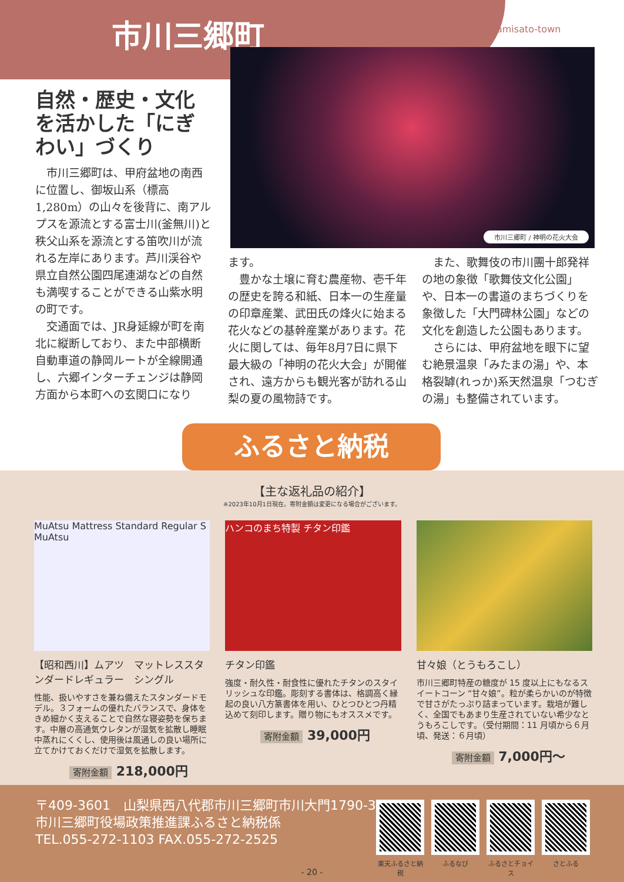市川三郷町
Ichikawamisato-town
市川三郷町 / 神明の花火大会
自然・歴史・文化を活かした「にぎわい」づくり
市川三郷町は、甲府盆地の南西に位置し、御坂山系（標高1,280m）の山々を後背に、南アルプスを源流とする富士川(釜無川)と秩父山系を源流とする笛吹川が流れる左岸にあります。芦川渓谷や県立自然公園四尾連湖などの自然も満喫することができる山紫水明の町です。
交通面では、JR身延線が町を南北に縦断しており、また中部横断自動車道の静岡ルートが全線開通し、六郷インターチェンジは静岡方面から本町への玄関口になり
ます。
豊かな土壌に育む農産物、壱千年の歴史を誇る和紙、日本一の生産量の印章産業、武田氏の烽火に始まる花火などの基幹産業があります。花火に関しては、毎年8月7日に県下最大級の「神明の花火大会」が開催され、遠方からも観光客が訪れる山梨の夏の風物詩です。
また、歌舞伎の市川團十郎発祥の地の象徴「歌舞伎文化公園」や、日本一の書道のまちづくりを象徴した「大門碑林公園」などの文化を創造した公園もあります。
さらには、甲府盆地を眼下に望む絶景温泉「みたまの湯」や、本格裂罅(れっか)系天然温泉「つむぎの湯」も整備されています。
ふるさと納税
【主な返礼品の紹介】
※2023年10月1日現在。寄附金額は変更になる場合がございます。
MuAtsu Mattress Standard Regular S MuAtsu
【昭和西川】ムアツ　マットレススタンダードレギュラー　シングル
性能、扱いやすさを兼ね備えたスタンダードモデル。３フォームの優れたバランスで、身体をきめ細かく支えることで自然な寝姿勢を保ちます。中層の高通気ウレタンが湿気を拡散し睡眠中蒸れにくくし、使用後は風通しの良い場所に立てかけておくだけで湿気を拡散します。
寄附金額 218,000円
ハンコのまち特製 チタン印鑑
チタン印鑑
強度・耐久性・耐食性に優れたチタンのスタイリッシュな印鑑。彫刻する書体は、格調高く縁起の良い八方篆書体を用い、ひとつひとつ丹精込めて刻印します。贈り物にもオススメです。
寄附金額 39,000円
甘々娘（とうもろこし）
市川三郷町特産の糖度が 15 度以上にもなるスイートコーン “甘々娘”。粒が柔らかいのが特徴で甘さがたっぷり詰まっています。栽培が難しく、全国でもあまり生産されていない希少なとうもろこしです。（受付期間：11 月頃から６月頃、発送：６月頃）
寄附金額 7,000円〜
〒409-3601　山梨県西八代郡市川三郷町市川大門1790-3
市川三郷町役場政策推進課ふるさと納税係
TEL.055-272-1103 FAX.055-272-2525
楽天ふるさと納税
ふるなび ふるさとチョイス
さとふる
- 20 -